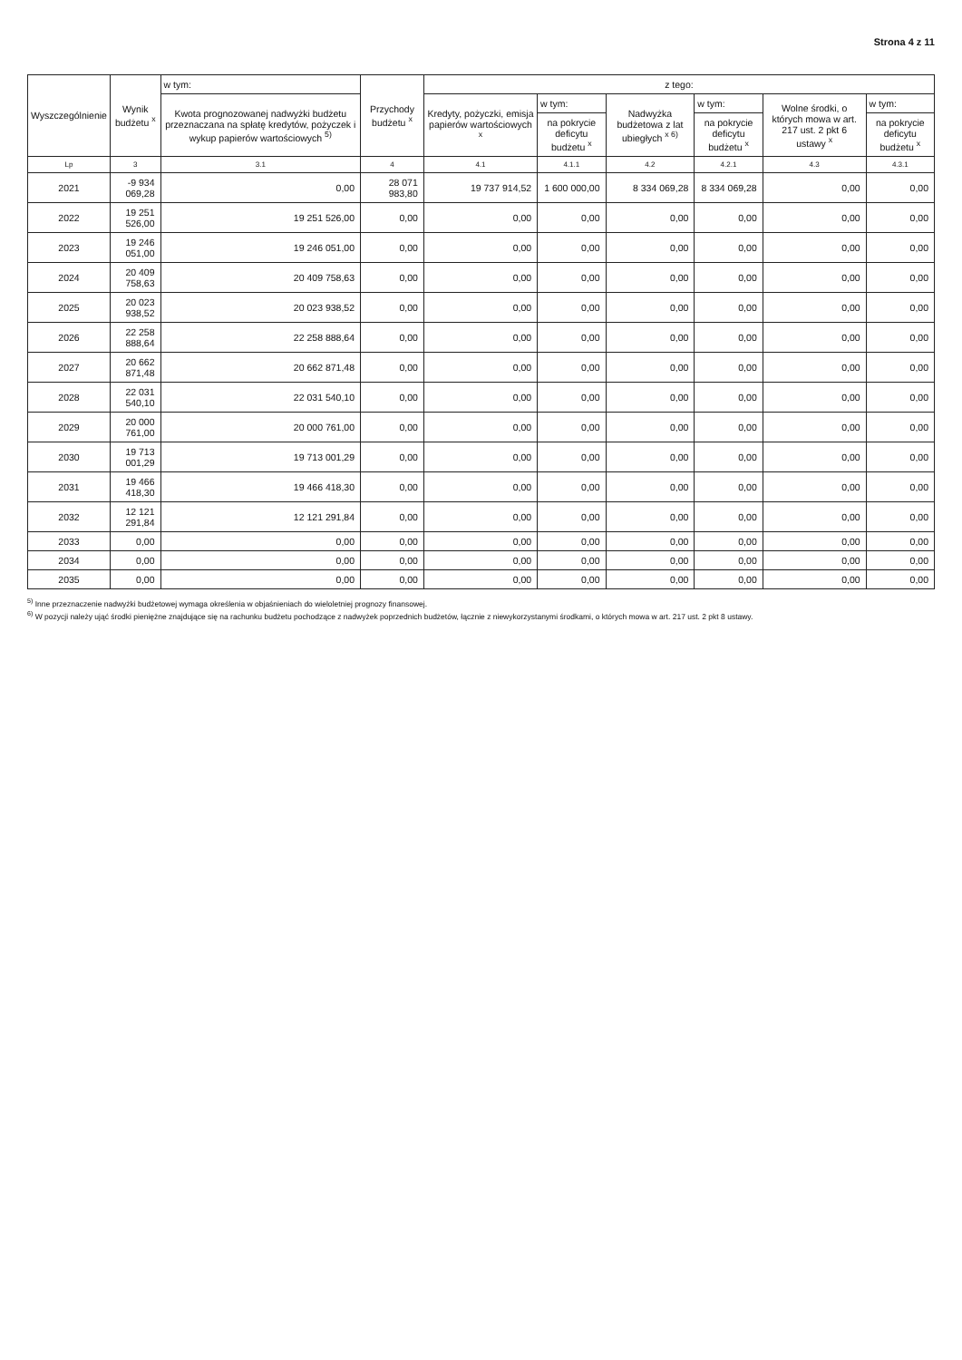Strona 4 z 11
| Wyszczególnienie | Wynik budżetu <sup>x</sup> | w tym: | Przychody budżetu <sup>x</sup> | z tego: | | | | | |
| --- | --- | --- | --- | --- | --- | --- | --- | --- | --- |
| | | Kwota prognozowanej nadwyżki budżetu przeznaczana na spłatę kredytów, pożyczek i wykup papierów wartościowych <sup>5)</sup> | | Kredyty, pożyczki, emisja papierów wartościowych <sup>x</sup> | w tym: | Nadwyżka budżetowa z lat ubiegłych <sup>x 6)</sup> | w tym: | Wolne środki, o których mowa w art. 217 ust. 2 pkt 6 ustawy <sup>x</sup> | w tym: |
| | | | | | na pokrycie deficytu budżetu <sup>x</sup> | | na pokrycie deficytu budżetu <sup>x</sup> | | na pokrycie deficytu budżetu <sup>x</sup> |
| Lp | 3 | 3.1 | 4 | 4.1 | 4.1.1 | 4.2 | 4.2.1 | 4.3 | 4.3.1 |
| 2021 | -9 934 069,28 | 0,00 | 28 071 983,80 | 19 737 914,52 | 1 600 000,00 | 8 334 069,28 | 8 334 069,28 | 0,00 | 0,00 |
| 2022 | 19 251 526,00 | 19 251 526,00 | 0,00 | 0,00 | 0,00 | 0,00 | 0,00 | 0,00 | 0,00 |
| 2023 | 19 246 051,00 | 19 246 051,00 | 0,00 | 0,00 | 0,00 | 0,00 | 0,00 | 0,00 | 0,00 |
| 2024 | 20 409 758,63 | 20 409 758,63 | 0,00 | 0,00 | 0,00 | 0,00 | 0,00 | 0,00 | 0,00 |
| 2025 | 20 023 938,52 | 20 023 938,52 | 0,00 | 0,00 | 0,00 | 0,00 | 0,00 | 0,00 | 0,00 |
| 2026 | 22 258 888,64 | 22 258 888,64 | 0,00 | 0,00 | 0,00 | 0,00 | 0,00 | 0,00 | 0,00 |
| 2027 | 20 662 871,48 | 20 662 871,48 | 0,00 | 0,00 | 0,00 | 0,00 | 0,00 | 0,00 | 0,00 |
| 2028 | 22 031 540,10 | 22 031 540,10 | 0,00 | 0,00 | 0,00 | 0,00 | 0,00 | 0,00 | 0,00 |
| 2029 | 20 000 761,00 | 20 000 761,00 | 0,00 | 0,00 | 0,00 | 0,00 | 0,00 | 0,00 | 0,00 |
| 2030 | 19 713 001,29 | 19 713 001,29 | 0,00 | 0,00 | 0,00 | 0,00 | 0,00 | 0,00 | 0,00 |
| 2031 | 19 466 418,30 | 19 466 418,30 | 0,00 | 0,00 | 0,00 | 0,00 | 0,00 | 0,00 | 0,00 |
| 2032 | 12 121 291,84 | 12 121 291,84 | 0,00 | 0,00 | 0,00 | 0,00 | 0,00 | 0,00 | 0,00 |
| 2033 | 0,00 | 0,00 | 0,00 | 0,00 | 0,00 | 0,00 | 0,00 | 0,00 | 0,00 |
| 2034 | 0,00 | 0,00 | 0,00 | 0,00 | 0,00 | 0,00 | 0,00 | 0,00 | 0,00 |
| 2035 | 0,00 | 0,00 | 0,00 | 0,00 | 0,00 | 0,00 | 0,00 | 0,00 | 0,00 |
<sup>5)</sup> Inne przeznaczenie nadwyżki budżetowej wymaga określenia w objaśnieniach do wieloletniej prognozy finansowej.
<sup>6)</sup> W pozycji należy ująć środki pieniężne znajdujące się na rachunku budżetu pochodzące z nadwyżek poprzednich budżetów, łącznie z niewykorzystanymi środkami, o których mowa w art. 217 ust. 2 pkt 8 ustawy.